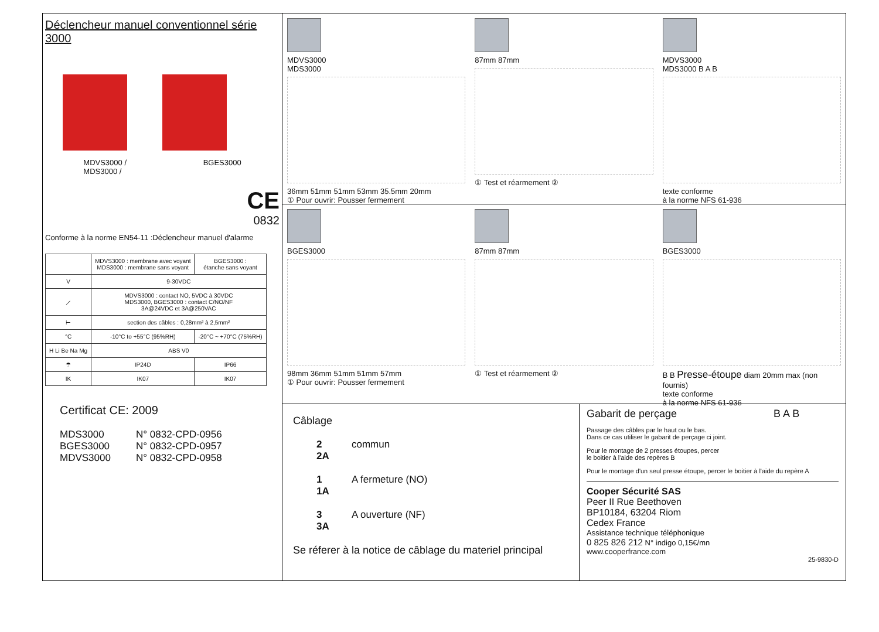Déclencheur manuel conventionnel série 3000
MDVS3000 /
MDS3000 / BGES3000
CE
0832
Conforme à la norme EN54-11 :Déclencheur manuel d'alarme
| | MDVS3000 : membrane avec voyant MDS3000 : membrane sans voyant | BGES3000 : étanche sans voyant |
| V | 9-30VDC | |
| ⟋ | MDVS3000 : contact NO, 5VDC à 30VDC MDS3000, BGES3000 : contact C/NO/NF 3A@24VDC et 3A@250VAC | |
| ⊢ | section des câbles : 0,28mm² à 2,5mm² | |
| °C | -10°C to +55°C (95%RH) | -20°C ~ +70°C (75%RH) |
| H Li Be Na Mg | ABS V0 | |
| ☂ | IP24D | IP66 |
| IK | IK07 | IK07 |
Certificat CE: 2009
MDS3000 N° 0832-CPD-0956 BGES3000 N° 0832-CPD-0957 MDVS3000 N° 0832-CPD-0958
MDVS3000
MDS3000
36mm 51mm 51mm 53mm 35.5mm 20mm
① Pour ouvrir: Pousser fermement
87mm 87mm
① Test et réarmement ②
MDVS3000
MDS3000 B A B
texte conforme
à la norme NFS 61-936
BGES3000
98mm 36mm 51mm 51mm 57mm
① Pour ouvrir: Pousser fermement
87mm 87mm
① Test et réarmement ②
BGES3000
B B Presse-étoupe diam 20mm max (non fournis)
texte conforme
à la norme NFS 61-936
Câblage
2
2A commun 1
1A A fermeture (NO) 3
3A A ouverture (NF)
Se réferer à la notice de câblage du materiel principal
Gabarit de perçage B A B
Passage des câbles par le haut ou le bas.
Dans ce cas utiliser le gabarit de perçage ci joint.
Pour le montage de 2 presses étoupes, percer
le boitier à l'aide des repères B
Pour le montage d'un seul presse étoupe, percer le boitier à l'aide du repère A
Cooper Sécurité SAS
Peer II Rue Beethoven
BP10184, 63204 Riom
Cedex France
Assistance technique téléphonique
0 825 826 212 N° indigo 0,15€/mn
www.cooperfrance.com
25-9830-D